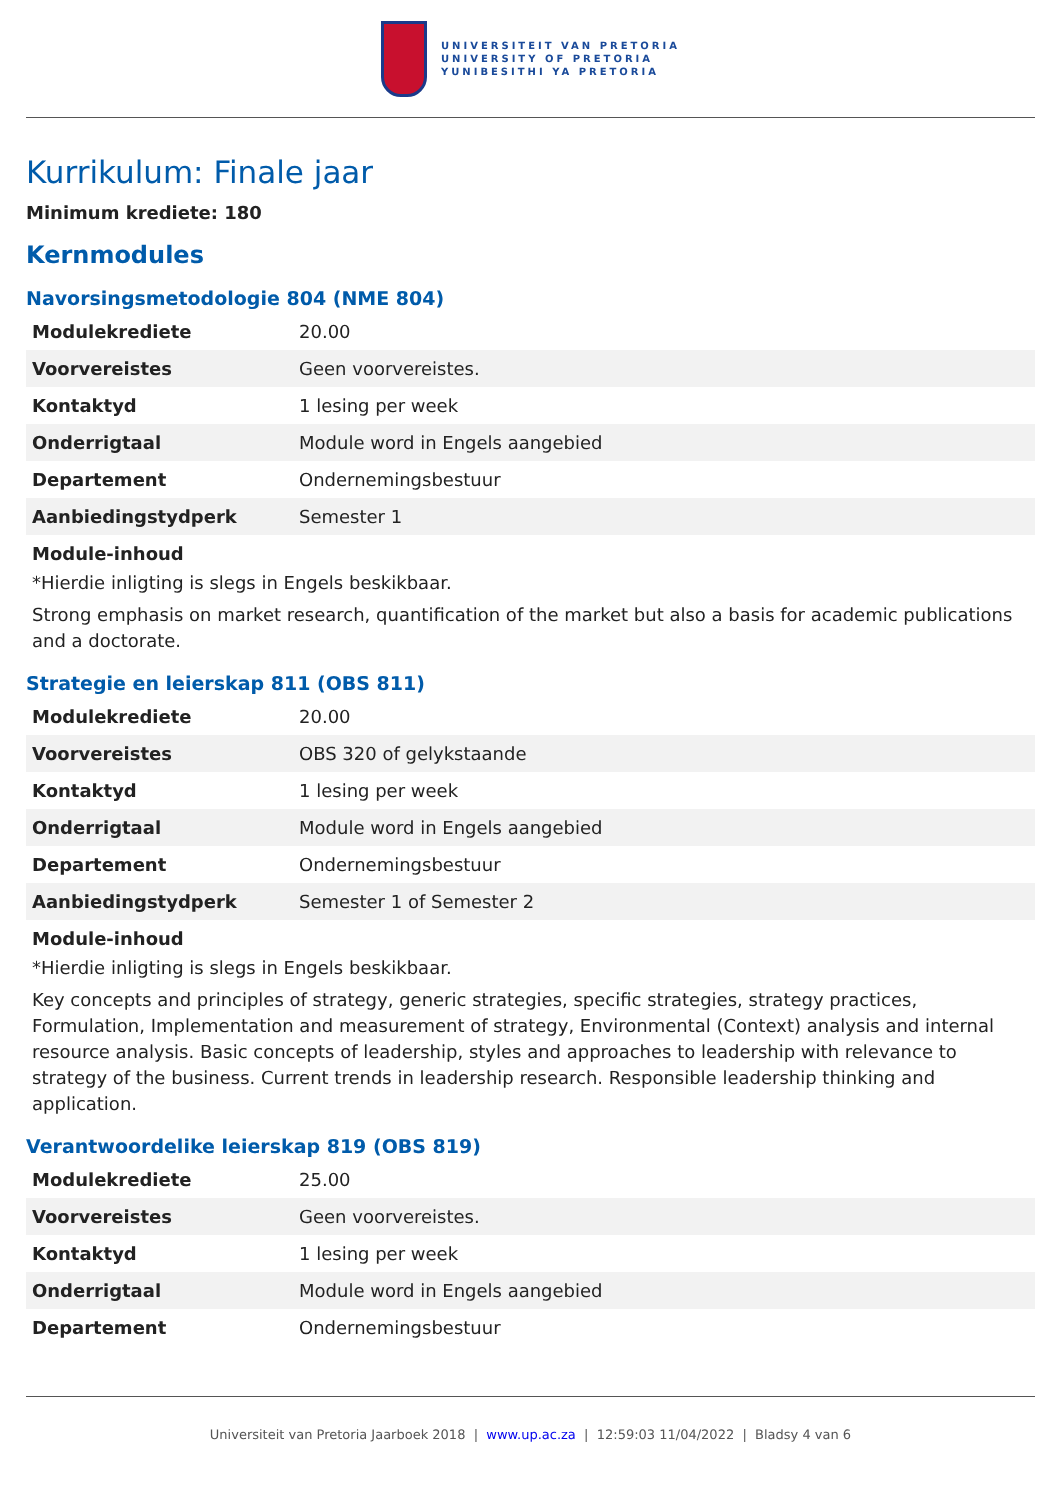UNIVERSITEIT VAN PRETORIA
UNIVERSITY OF PRETORIA
YUNIBESITHI YA PRETORIA
Kurrikulum: Finale jaar
Minimum krediete: 180
Kernmodules
Navorsingsmetodologie 804 (NME 804)
| Modulekrediete | 20.00 |
| Voorvereistes | Geen voorvereistes. |
| Kontaktyd | 1 lesing per week |
| Onderrigtaal | Module word in Engels aangebied |
| Departement | Ondernemingsbestuur |
| Aanbiedingstydperk | Semester 1 |
Module-inhoud
*Hierdie inligting is slegs in Engels beskikbaar.
Strong emphasis on market research, quantification of the market but also a basis for academic publications and a doctorate.
Strategie en leierskap 811 (OBS 811)
| Modulekrediete | 20.00 |
| Voorvereistes | OBS 320 of gelykstaande |
| Kontaktyd | 1 lesing per week |
| Onderrigtaal | Module word in Engels aangebied |
| Departement | Ondernemingsbestuur |
| Aanbiedingstydperk | Semester 1 of Semester 2 |
Module-inhoud
*Hierdie inligting is slegs in Engels beskikbaar.
Key concepts and principles of strategy, generic strategies, specific strategies, strategy practices, Formulation, Implementation and measurement of strategy, Environmental (Context) analysis and internal resource analysis. Basic concepts of leadership, styles and approaches to leadership with relevance to strategy of the business. Current trends in leadership research. Responsible leadership thinking and application.
Verantwoordelike leierskap 819 (OBS 819)
| Modulekrediete | 25.00 |
| Voorvereistes | Geen voorvereistes. |
| Kontaktyd | 1 lesing per week |
| Onderrigtaal | Module word in Engels aangebied |
| Departement | Ondernemingsbestuur |
Universiteit van Pretoria Jaarboek 2018 | www.up.ac.za | 12:59:03 11/04/2022 | Bladsy 4 van 6